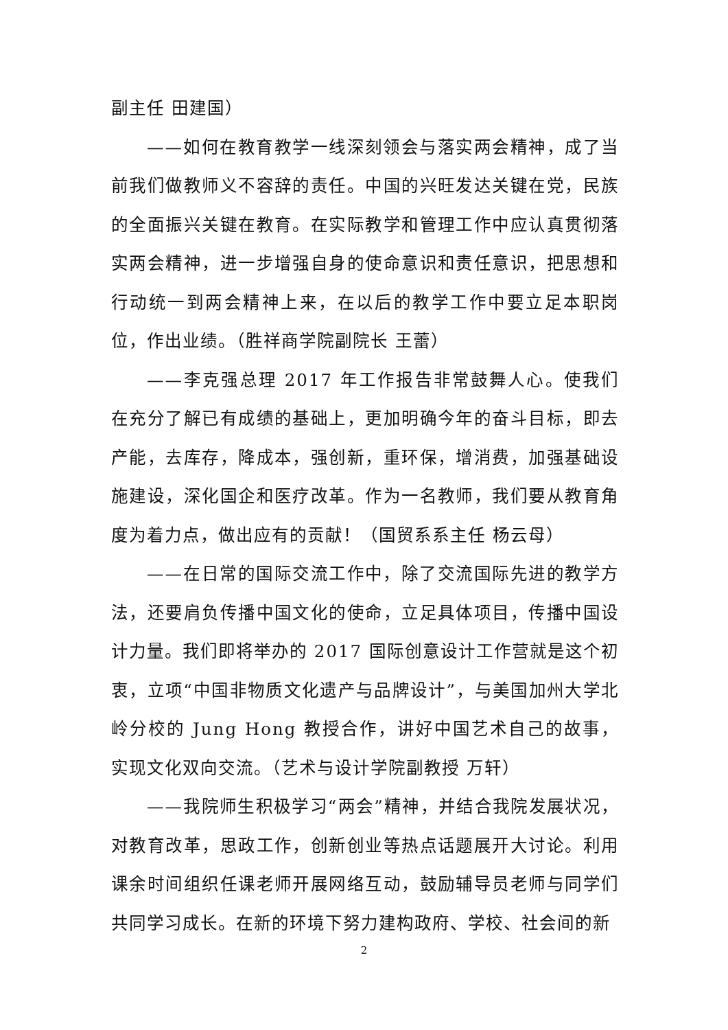副主任 田建国）
——如何在教育教学一线深刻领会与落实两会精神，成了当前我们做教师义不容辞的责任。中国的兴旺发达关键在党，民族的全面振兴关键在教育。在实际教学和管理工作中应认真贯彻落实两会精神，进一步增强自身的使命意识和责任意识，把思想和行动统一到两会精神上来，在以后的教学工作中要立足本职岗位，作出业绩。（胜祥商学院副院长 王蕾）
——李克强总理 2017 年工作报告非常鼓舞人心。使我们在充分了解已有成绩的基础上，更加明确今年的奋斗目标，即去产能，去库存，降成本，强创新，重环保，增消费，加强基础设施建设，深化国企和医疗改革。作为一名教师，我们要从教育角度为着力点，做出应有的贡献！（国贸系系主任 杨云母）
——在日常的国际交流工作中，除了交流国际先进的教学方法，还要肩负传播中国文化的使命，立足具体项目，传播中国设计力量。我们即将举办的 2017 国际创意设计工作营就是这个初衷，立项“中国非物质文化遗产与品牌设计”，与美国加州大学北岭分校的 Jung Hong 教授合作，讲好中国艺术自己的故事，实现文化双向交流。（艺术与设计学院副教授 万轩）
——我院师生积极学习“两会”精神，并结合我院发展状况，对教育改革，思政工作，创新创业等热点话题展开大讨论。利用课余时间组织任课老师开展网络互动，鼓励辅导员老师与同学们共同学习成长。在新的环境下努力建构政府、学校、社会间的新
2